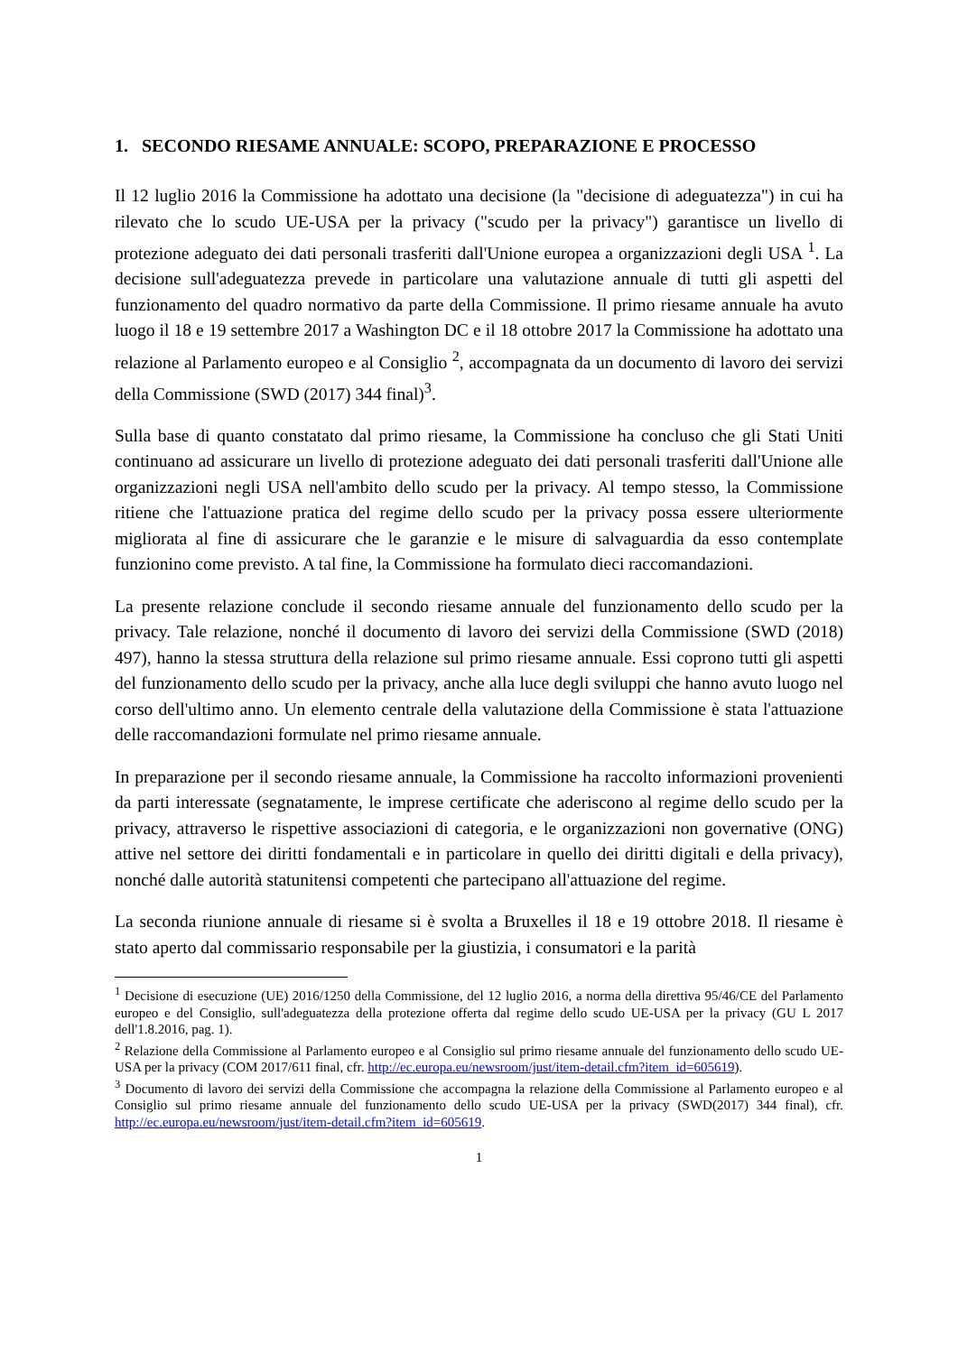1. SECONDO RIESAME ANNUALE: SCOPO, PREPARAZIONE E PROCESSO
Il 12 luglio 2016 la Commissione ha adottato una decisione (la "decisione di adeguatezza") in cui ha rilevato che lo scudo UE-USA per la privacy ("scudo per la privacy") garantisce un livello di protezione adeguato dei dati personali trasferiti dall'Unione europea a organizzazioni degli USA <sup>1</sup>. La decisione sull'adeguatezza prevede in particolare una valutazione annuale di tutti gli aspetti del funzionamento del quadro normativo da parte della Commissione. Il primo riesame annuale ha avuto luogo il 18 e 19 settembre 2017 a Washington DC e il 18 ottobre 2017 la Commissione ha adottato una relazione al Parlamento europeo e al Consiglio <sup>2</sup>, accompagnata da un documento di lavoro dei servizi della Commissione (SWD (2017) 344 final)<sup>3</sup>.
Sulla base di quanto constatato dal primo riesame, la Commissione ha concluso che gli Stati Uniti continuano ad assicurare un livello di protezione adeguato dei dati personali trasferiti dall'Unione alle organizzazioni negli USA nell'ambito dello scudo per la privacy. Al tempo stesso, la Commissione ritiene che l'attuazione pratica del regime dello scudo per la privacy possa essere ulteriormente migliorata al fine di assicurare che le garanzie e le misure di salvaguardia da esso contemplate funzionino come previsto. A tal fine, la Commissione ha formulato dieci raccomandazioni.
La presente relazione conclude il secondo riesame annuale del funzionamento dello scudo per la privacy. Tale relazione, nonché il documento di lavoro dei servizi della Commissione (SWD (2018) 497), hanno la stessa struttura della relazione sul primo riesame annuale. Essi coprono tutti gli aspetti del funzionamento dello scudo per la privacy, anche alla luce degli sviluppi che hanno avuto luogo nel corso dell'ultimo anno. Un elemento centrale della valutazione della Commissione è stata l'attuazione delle raccomandazioni formulate nel primo riesame annuale.
In preparazione per il secondo riesame annuale, la Commissione ha raccolto informazioni provenienti da parti interessate (segnatamente, le imprese certificate che aderiscono al regime dello scudo per la privacy, attraverso le rispettive associazioni di categoria, e le organizzazioni non governative (ONG) attive nel settore dei diritti fondamentali e in particolare in quello dei diritti digitali e della privacy), nonché dalle autorità statunitensi competenti che partecipano all'attuazione del regime.
La seconda riunione annuale di riesame si è svolta a Bruxelles il 18 e 19 ottobre 2018. Il riesame è stato aperto dal commissario responsabile per la giustizia, i consumatori e la parità
<sup>1</sup> Decisione di esecuzione (UE) 2016/1250 della Commissione, del 12 luglio 2016, a norma della direttiva 95/46/CE del Parlamento europeo e del Consiglio, sull'adeguatezza della protezione offerta dal regime dello scudo UE-USA per la privacy (GU L 2017 dell'1.8.2016, pag. 1).
<sup>2</sup> Relazione della Commissione al Parlamento europeo e al Consiglio sul primo riesame annuale del funzionamento dello scudo UE-USA per la privacy (COM 2017/611 final, cfr. http://ec.europa.eu/newsroom/just/item-detail.cfm?item_id=605619).
<sup>3</sup> Documento di lavoro dei servizi della Commissione che accompagna la relazione della Commissione al Parlamento europeo e al Consiglio sul primo riesame annuale del funzionamento dello scudo UE-USA per la privacy (SWD(2017) 344 final), cfr. http://ec.europa.eu/newsroom/just/item-detail.cfm?item_id=605619.
1